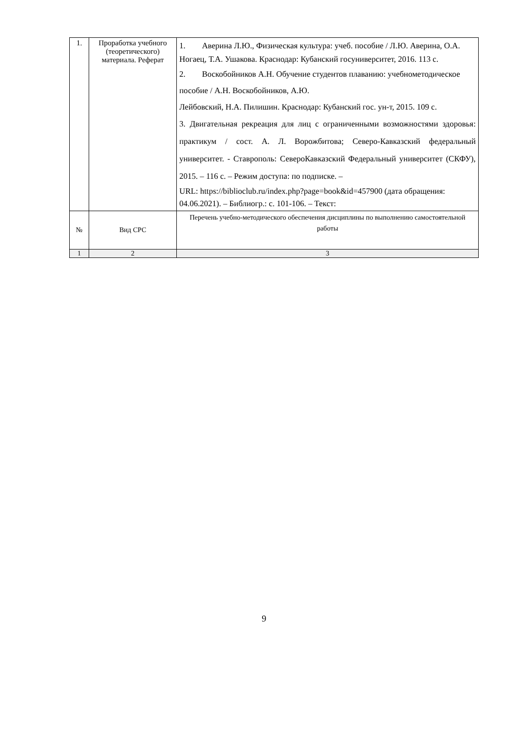| 1. | Проработка учебного (теоретического) материала. Реферат | 1. Аверина Л.Ю., Физическая культура: учеб. пособие / Л.Ю. Аверина, О.А. Ногаец, Т.А. Ушакова. Краснодар: Кубанский госуниверситет, 2016. 113 с. 2. Воскобойников А.Н. Обучение студентов плаванию: учебнометодическое пособие / А.Н. Воскобойников, А.Ю. Лейбовский, Н.А. Пилишин. Краснодар: Кубанский гос. ун-т, 2015. 109 с. 3. Двигательная рекреация для лиц с ограниченными возможностями здоровья: практикум / сост. А. Л. Ворожбитова; Северо-Кавказский федеральный университет. - Ставрополь: СевероКавказский Федеральный университет (СКФУ), 2015. – 116 с. – Режим доступа: по подписке. – URL: https://biblioclub.ru/index.php?page=book&id=457900 (дата обращения: 04.06.2021). – Библиогр.: с. 101-106. – Текст: |
| № | Вид СРС | Перечень учебно-методического обеспечения дисциплины по выполнению самостоятельной работы |
| 1 | 2 | 3 |
9